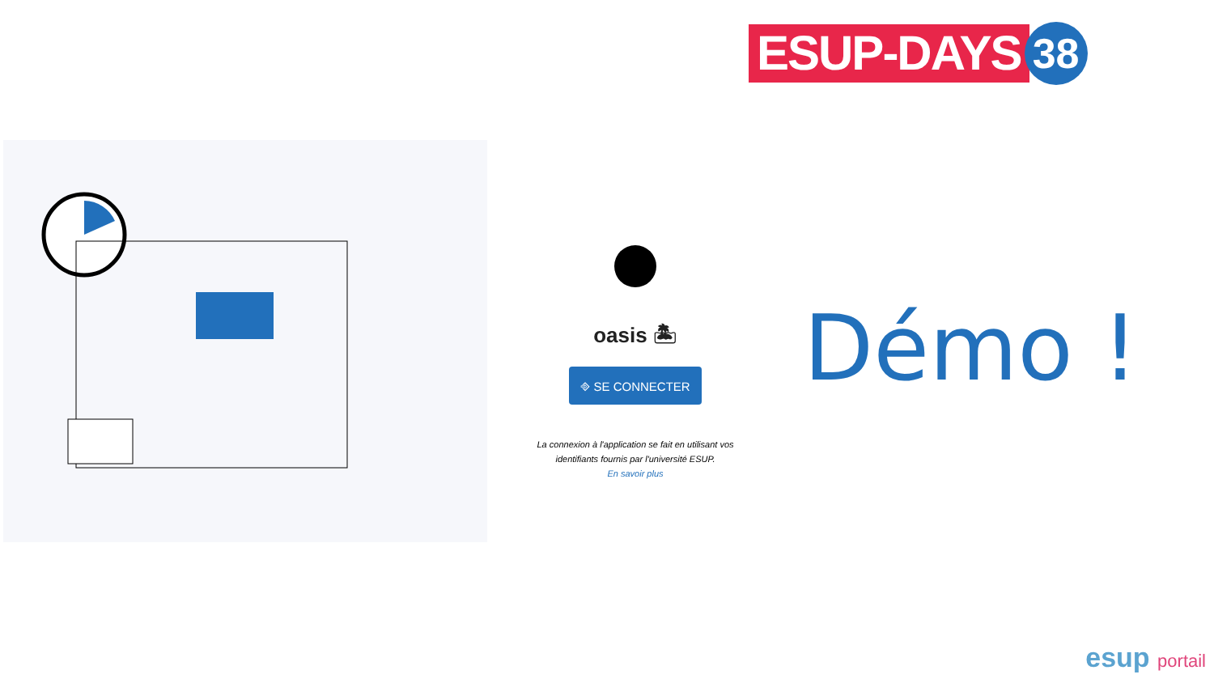ESUP-DAYS
38
oasis 🏝
⎆ SE CONNECTER
La connexion à l'application se fait en utilisant vos identifiants fournis par l'université ESUP.
En savoir plus
Démo !
esup portail